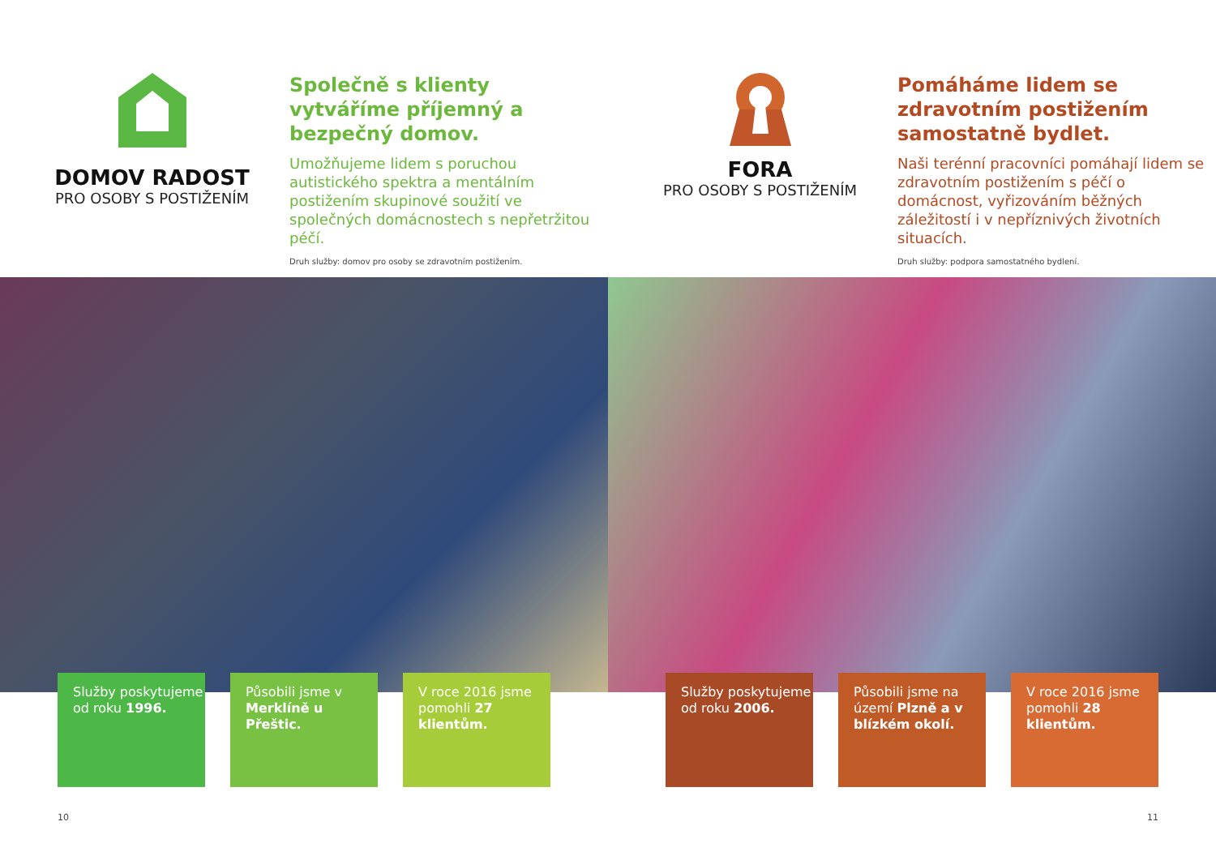DOMOV RADOST
PRO OSOBY S POSTIŽENÍM
Společně s klienty vytváříme příjemný a bezpečný domov.
Umožňujeme lidem s poruchou autistického spektra a mentálním postižením skupinové soužití ve společných domácnostech s nepřetržitou péčí.
Druh služby: domov pro osoby se zdravotním postižením.
Služby poskytujeme od roku 1996.
Působili jsme v Merklíně u Přeštic.
V roce 2016 jsme pomohli 27 klientům.
10
FORA
PRO OSOBY S POSTIŽENÍM
Pomáháme lidem se zdravotním postižením samostatně bydlet.
Naši terénní pracovníci pomáhají lidem se zdravotním postižením s péčí o domácnost, vyřizováním běžných záležitostí i v nepřízni­vých životních situacích.
Druh služby: podpora samostatného bydlení.
Služby poskytujeme od roku 2006.
Působili jsme na území Plzně a v blízkém okolí.
V roce 2016 jsme pomohli 28 klientům.
11